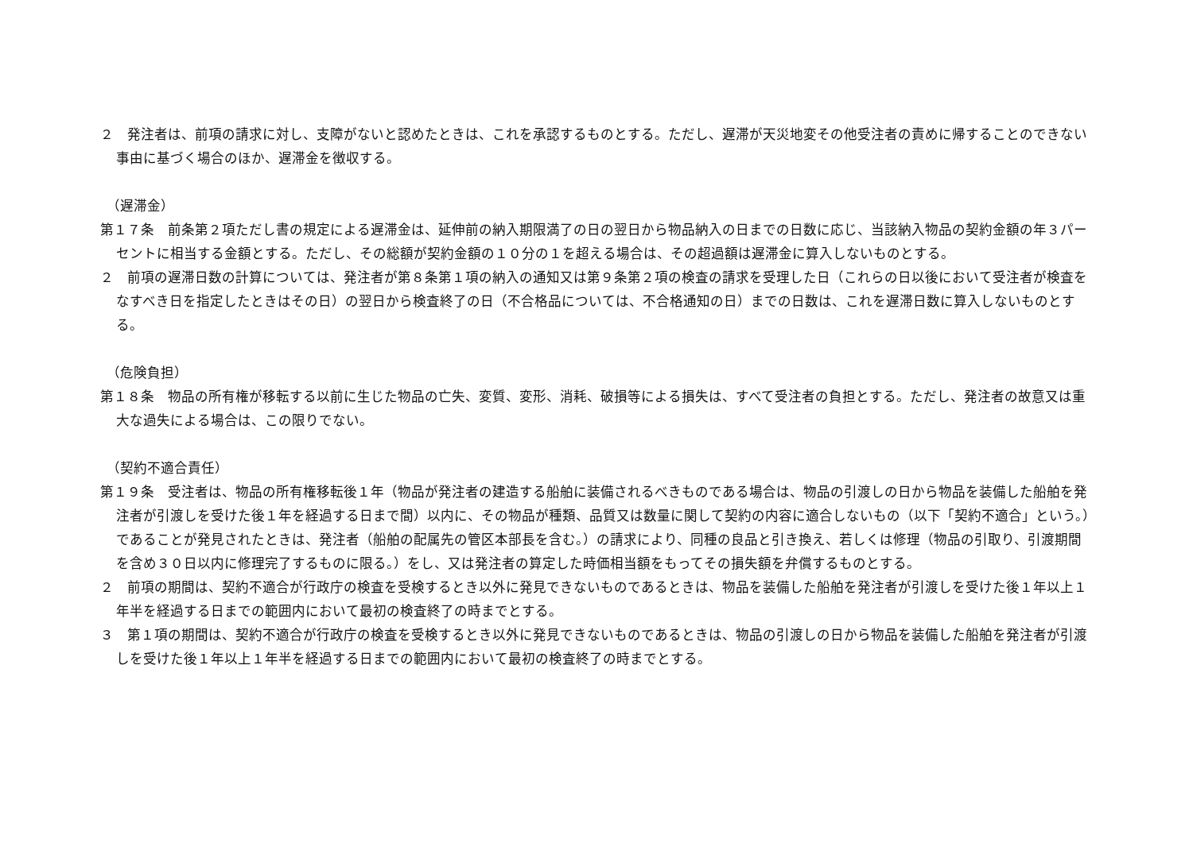２　発注者は、前項の請求に対し、支障がないと認めたときは、これを承認するものとする。ただし、遅滞が天災地変その他受注者の責めに帰することのできない事由に基づく場合のほか、遅滞金を徴収する。
（遅滞金）
第１７条　前条第２項ただし書の規定による遅滞金は、延伸前の納入期限満了の日の翌日から物品納入の日までの日数に応じ、当該納入物品の契約金額の年３パーセントに相当する金額とする。ただし、その総額が契約金額の１０分の１を超える場合は、その超過額は遅滞金に算入しないものとする。
２　前項の遅滞日数の計算については、発注者が第８条第１項の納入の通知又は第９条第２項の検査の請求を受理した日（これらの日以後において受注者が検査をなすべき日を指定したときはその日）の翌日から検査終了の日（不合格品については、不合格通知の日）までの日数は、これを遅滞日数に算入しないものとする。
（危険負担）
第１８条　物品の所有権が移転する以前に生じた物品の亡失、変質、変形、消耗、破損等による損失は、すべて受注者の負担とする。ただし、発注者の故意又は重大な過失による場合は、この限りでない。
（契約不適合責任）
第１９条　受注者は、物品の所有権移転後１年（物品が発注者の建造する船舶に装備されるべきものである場合は、物品の引渡しの日から物品を装備した船舶を発注者が引渡しを受けた後１年を経過する日まで間）以内に、その物品が種類、品質又は数量に関して契約の内容に適合しないもの（以下「契約不適合」という。）であることが発見されたときは、発注者（船舶の配属先の管区本部長を含む。）の請求により、同種の良品と引き換え、若しくは修理（物品の引取り、引渡期間を含め３０日以内に修理完了するものに限る。）をし、又は発注者の算定した時価相当額をもってその損失額を弁償するものとする。
２　前項の期間は、契約不適合が行政庁の検査を受検するとき以外に発見できないものであるときは、物品を装備した船舶を発注者が引渡しを受けた後１年以上１年半を経過する日までの範囲内において最初の検査終了の時までとする。
３　第１項の期間は、契約不適合が行政庁の検査を受検するとき以外に発見できないものであるときは、物品の引渡しの日から物品を装備した船舶を発注者が引渡しを受けた後１年以上１年半を経過する日までの範囲内において最初の検査終了の時までとする。